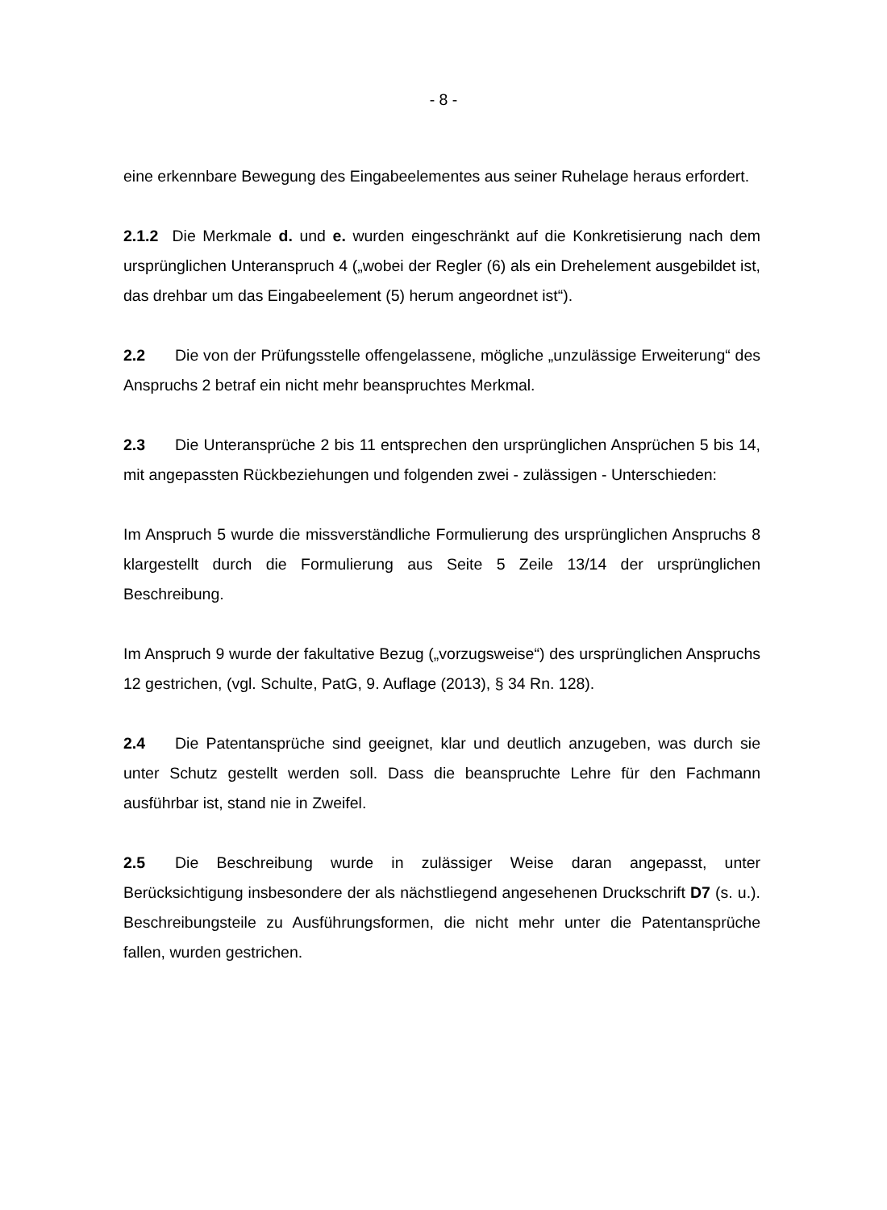- 8 -
eine erkennbare Bewegung des Eingabeelementes aus seiner Ruhelage heraus erfordert.
2.1.2 Die Merkmale d. und e. wurden eingeschränkt auf die Konkretisierung nach dem ursprünglichen Unteranspruch 4 („wobei der Regler (6) als ein Drehelement ausgebildet ist, das drehbar um das Eingabeelement (5) herum angeordnet ist“).
2.2 Die von der Prüfungsstelle offengelassene, mögliche „unzulässige Erweiterung“ des Anspruchs 2 betraf ein nicht mehr beanspruchtes Merkmal.
2.3 Die Unteransprüche 2 bis 11 entsprechen den ursprünglichen Ansprüchen 5 bis 14, mit angepassten Rückbeziehungen und folgenden zwei - zulässigen - Unterschieden:
Im Anspruch 5 wurde die missverständliche Formulierung des ursprünglichen Anspruchs 8 klargestellt durch die Formulierung aus Seite 5 Zeile 13/14 der ursprünglichen Beschreibung.
Im Anspruch 9 wurde der fakultative Bezug („vorzugsweise“) des ursprünglichen Anspruchs 12 gestrichen, (vgl. Schulte, PatG, 9. Auflage (2013), § 34 Rn. 128).
2.4 Die Patentansprüche sind geeignet, klar und deutlich anzugeben, was durch sie unter Schutz gestellt werden soll. Dass die beanspruchte Lehre für den Fachmann ausführbar ist, stand nie in Zweifel.
2.5 Die Beschreibung wurde in zulässiger Weise daran angepasst, unter Berücksichtigung insbesondere der als nächstliegend angesehenen Druckschrift D7 (s. u.). Beschreibungsteile zu Ausführungsformen, die nicht mehr unter die Patentansprüche fallen, wurden gestrichen.